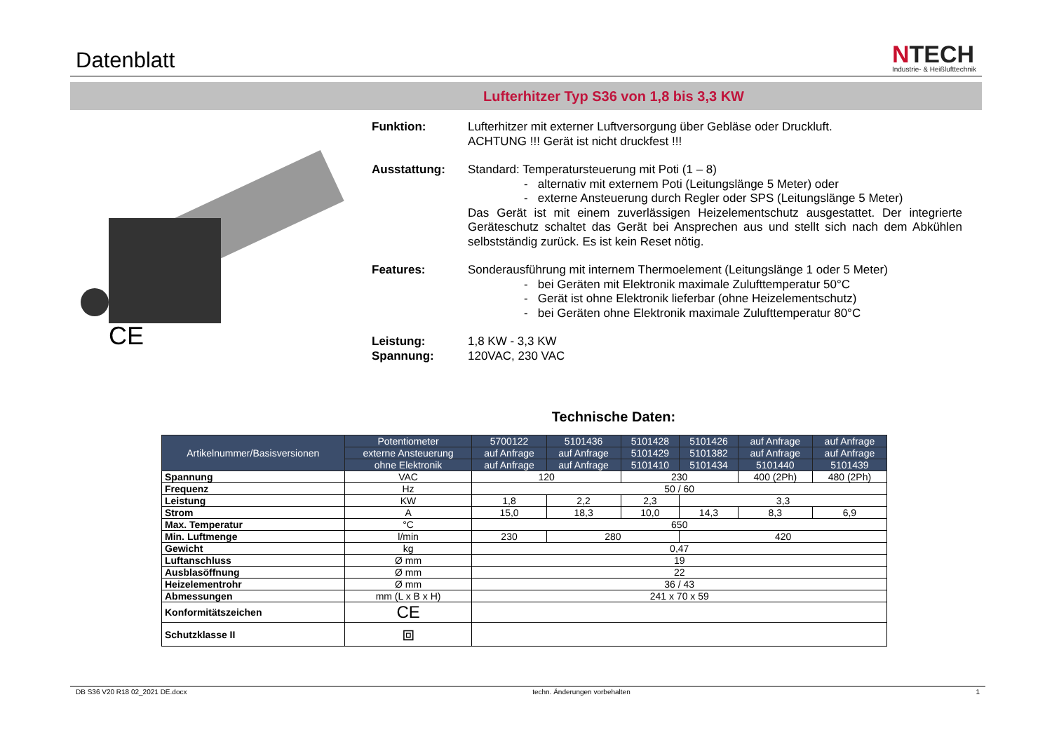Datenblatt
NTECH
Industrie- & Heißlufttechnik
Lufterhitzer Typ S36 von 1,8 bis 3,3 KW
CE
Funktion: Lufterhitzer mit externer Luftversorgung über Gebläse oder Druckluft.
ACHTUNG !!! Gerät ist nicht druckfest !!!
Ausstattung: Standard: Temperatursteuerung mit Poti (1 – 8)
- alternativ mit externem Poti (Leitungslänge 5 Meter) oder
- externe Ansteuerung durch Regler oder SPS (Leitungslänge 5 Meter)
Das Gerät ist mit einem zuverlässigen Heizelementschutz ausgestattet. Der integrierte Geräteschutz schaltet das Gerät bei Ansprechen aus und stellt sich nach dem Abkühlen selbstständig zurück. Es ist kein Reset nötig.
Features: Sonderausführung mit internem Thermoelement (Leitungslänge 1 oder 5 Meter)
- bei Geräten mit Elektronik maximale Zulufttemperatur 50°C
- Gerät ist ohne Elektronik lieferbar (ohne Heizelementschutz)
- bei Geräten ohne Elektronik maximale Zulufttemperatur 80°C
Leistung:
Spannung:
1,8 KW - 3,3 KW
120VAC, 230 VAC
Technische Daten:
| Artikelnummer/Basisversionen | Potentiometer | 5700122 | 5101436 | 5101428 | 5101426 | auf Anfrage | auf Anfrage |
| --- | --- | --- | --- | --- | --- | --- | --- |
| | externe Ansteuerung | auf Anfrage | auf Anfrage | 5101429 | 5101382 | auf Anfrage | auf Anfrage |
| | ohne Elektronik | auf Anfrage | auf Anfrage | 5101410 | 5101434 | 5101440 | 5101439 |
| Spannung | VAC | 120 | | 230 | | 400 (2Ph) | 480 (2Ph) |
| Frequenz | Hz | 50 / 60 | | | | | |
| Leistung | KW | 1,8 | 2,2 | 2,3 | 3,3 | | |
| Strom | A | 15,0 | 18,3 | 10,0 | 14,3 | 8,3 | 6,9 |
| Max. Temperatur | °C | 650 | | | | | |
| Min. Luftmenge | l/min | 230 | 280 | | 420 | | |
| Gewicht | kg | 0,47 | | | | | |
| Luftanschluss | Ø mm | 19 | | | | | |
| Ausblasöffnung | Ø mm | 22 | | | | | |
| Heizelementrohr | Ø mm | 36 / 43 | | | | | |
| Abmessungen | mm (L x B x H) | 241 x 70 x 59 | | | | | |
| Konformitätszeichen | CE | | | | | | |
| Schutzklasse II | ⧈ | | | | | | |
DB S36 V20 R18 02_2021 DE.docx techn. Änderungen vorbehalten 1